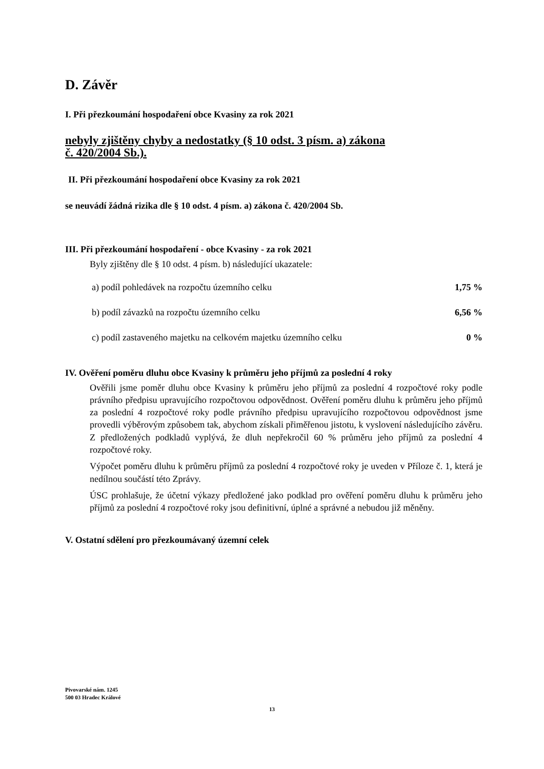D. Závěr
I. Při přezkoumání hospodaření obce Kvasiny za rok 2021
nebyly zjištěny chyby a nedostatky (§ 10 odst. 3 písm. a) zákona
č. 420/2004 Sb.).
II. Při přezkoumání hospodaření obce Kvasiny za rok 2021
se neuvádí žádná rizika dle § 10 odst. 4 písm. a) zákona č. 420/2004 Sb.
III. Při přezkoumání hospodaření - obce Kvasiny - za rok 2021
Byly zjištěny dle § 10 odst. 4 písm. b) následující ukazatele:
a) podíl pohledávek na rozpočtu územního celku 1,75 %
b) podíl závazků na rozpočtu územního celku 6,56 %
c) podíl zastaveného majetku na celkovém majetku územního celku 0 %
IV. Ověření poměru dluhu obce Kvasiny k průměru jeho příjmů za poslední 4 roky
Ověřili jsme poměr dluhu obce Kvasiny k průměru jeho příjmů za poslední 4 rozpočtové roky podle právního předpisu upravujícího rozpočtovou odpovědnost. Ověření poměru dluhu k průměru jeho příjmů za poslední 4 rozpočtové roky podle právního předpisu upravujícího rozpočtovou odpovědnost jsme provedli výběrovým způsobem tak, abychom získali přiměřenou jistotu, k vyslovení následujícího závěru. Z předložených podkladů vyplývá, že dluh nepřekročil 60 % průměru jeho příjmů za poslední 4 rozpočtové roky.
Výpočet poměru dluhu k průměru příjmů za poslední 4 rozpočtové roky je uveden v Příloze č. 1, která je nedílnou součástí této Zprávy.
ÚSC prohlašuje, že účetní výkazy předložené jako podklad pro ověření poměru dluhu k průměru jeho příjmů za poslední 4 rozpočtové roky jsou definitivní, úplné a správné a nebudou již měněny.
V. Ostatní sdělení pro přezkoumávaný územní celek
Pivovarské nám. 1245
500 03 Hradec Králové
13